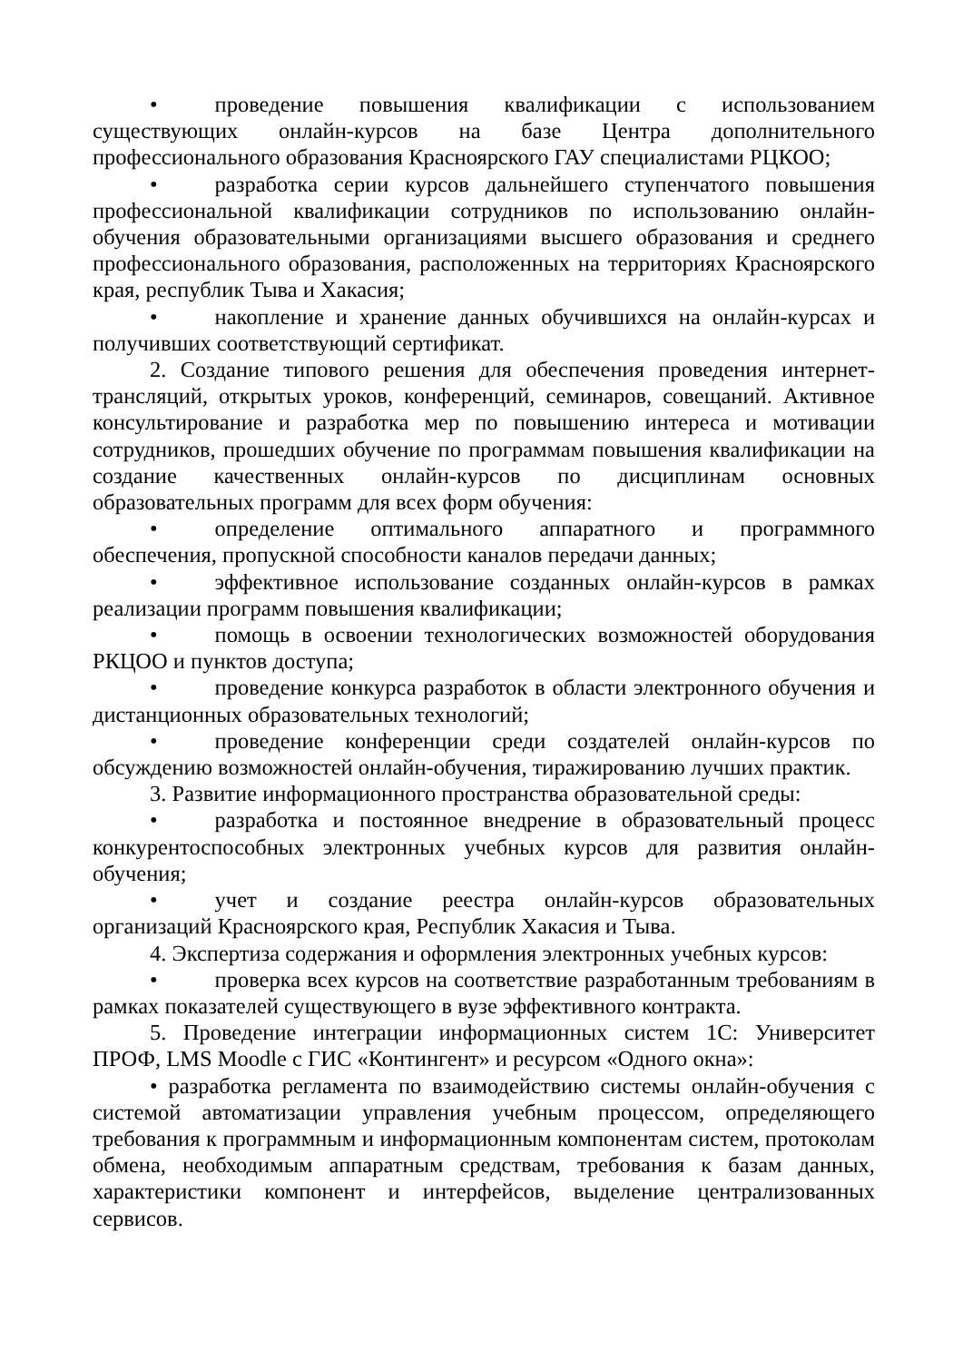• проведение повышения квалификации с использованием существующих онлайн-курсов на базе Центра дополнительного профессионального образования Красноярского ГАУ специалистами РЦКОО;
• разработка серии курсов дальнейшего ступенчатого повышения профессиональной квалификации сотрудников по использованию онлайн-обучения образовательными организациями высшего образования и среднего профессионального образования, расположенных на территориях Красноярского края, республик Тыва и Хакасия;
• накопление и хранение данных обучившихся на онлайн-курсах и получивших соответствующий сертификат.
2. Создание типового решения для обеспечения проведения интернет-трансляций, открытых уроков, конференций, семинаров, совещаний. Активное консультирование и разработка мер по повышению интереса и мотивации сотрудников, прошедших обучение по программам повышения квалификации на создание качественных онлайн-курсов по дисциплинам основных образовательных программ для всех форм обучения:
• определение оптимального аппаратного и программного обеспечения, пропускной способности каналов передачи данных;
• эффективное использование созданных онлайн-курсов в рамках реализации программ повышения квалификации;
• помощь в освоении технологических возможностей оборудования РКЦОО и пунктов доступа;
• проведение конкурса разработок в области электронного обучения и дистанционных образовательных технологий;
• проведение конференции среди создателей онлайн-курсов по обсуждению возможностей онлайн-обучения, тиражированию лучших практик.
3. Развитие информационного пространства образовательной среды:
• разработка и постоянное внедрение в образовательный процесс конкурентоспособных электронных учебных курсов для развития онлайн-обучения;
• учет и создание реестра онлайн-курсов образовательных организаций Красноярского края, Республик Хакасия и Тыва.
4. Экспертиза содержания и оформления электронных учебных курсов:
• проверка всех курсов на соответствие разработанным требованиям в рамках показателей существующего в вузе эффективного контракта.
5. Проведение интеграции информационных систем 1С: Университет ПРОФ, LMS Moodle с ГИС «Контингент» и ресурсом «Одного окна»:
• разработка регламента по взаимодействию системы онлайн-обучения с системой автоматизации управления учебным процессом, определяющего требования к программным и информационным компонентам систем, протоколам обмена, необходимым аппаратным средствам, требования к базам данных, характеристики компонент и интерфейсов, выделение централизованных сервисов.